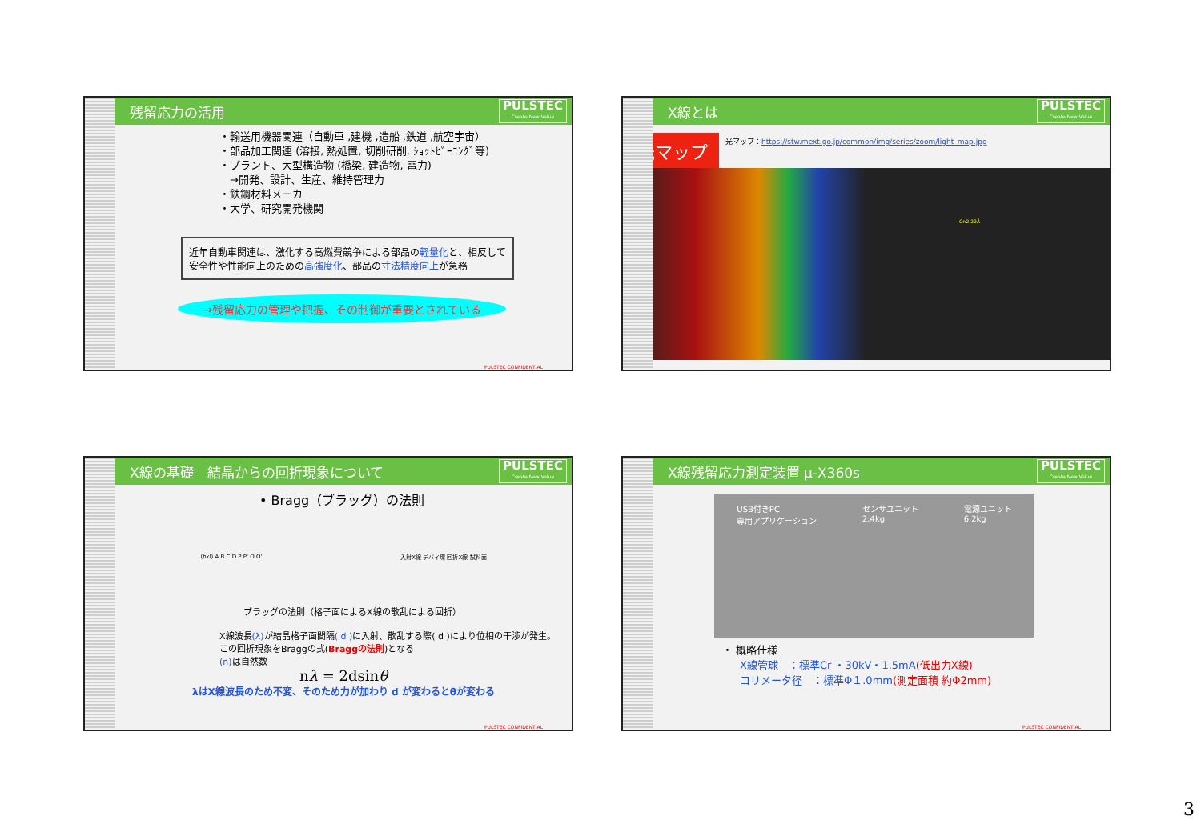残留応力の活用 PULSTEC
Create New Value
・輸送用機器関連（自動車 ,建機 ,造船 ,鉄道 ,航空宇宙）
・部品加工関連 (溶接, 熱処置, 切削研削, ｼｮｯﾄﾋﾟｰﾆﾝｸﾞ等)
・プラント、大型構造物 (橋梁, 建造物, 電力)
　→開発、設計、生産、維持管理力
・鉄鋼材料メーカ
・大学、研究開発機関
近年自動車関連は、激化する高燃費競争による部品の軽量化と、相反して安全性や性能向上のための高強度化、部品の寸法精度向上が急務
→残留応力の管理や把握、その制御が重要とされている
PULSTEC CONFIDENTIAL
X線とは PULSTEC
Create New Value
光マップ
光マップ：https://stw.mext.go.jp/common/img/series/zoom/light_map.jpg
Cr:2.29Å
X線の基礎　結晶からの回折現象について PULSTEC
Create New Value
• Bragg（ブラッグ）の法則
(hkl) A B C D P P' O O' 入射X線 デバイ環 回折X線 試料面
ブラッグの法則（格子面によるX線の散乱による回折）
X線波長(λ) が結晶格子面間隔( d ) に入射、散乱する際( d )により位相の干渉が発生。この回折現象をBraggの式(Braggの法則)となる
(n) は自然数
nλ = 2dsinθ
λはX線波長のため不変、そのため力が加わり d が変わるとθが変わる
PULSTEC CONFIDENTIAL
X線残留応力測定装置 μ-X360s PULSTEC
Create New Value
USB付きPC
専用アプリケーション センサユニット
2.4kg 電源ユニット
6.2kg
・ 概略仕様
X線管球　：標準Cr ・30kV・1.5mA(低出力X線)
コリメータ径　：標準Φ１.0mm(測定面積 約Φ2mm)
PULSTEC CONFIDENTIAL
3